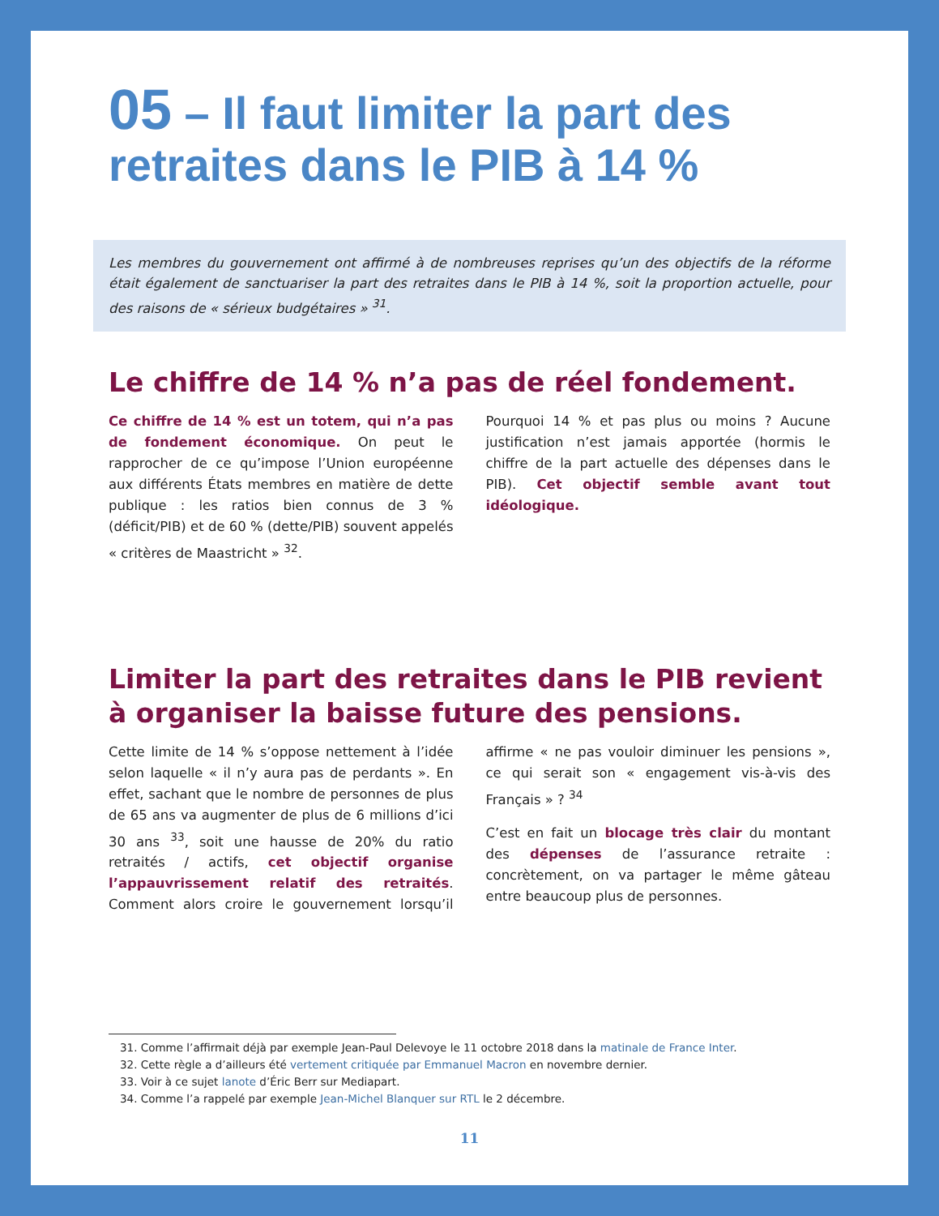05 – Il faut limiter la part des retraites dans le PIB à 14 %
Les membres du gouvernement ont affirmé à de nombreuses reprises qu’un des objectifs de la réforme était également de sanctuariser la part des retraites dans le PIB à 14 %, soit la proportion actuelle, pour des raisons de « sérieux budgétaires » <sup>31</sup>.
Le chiffre de 14 % n’a pas de réel fondement.
Ce chiffre de 14 % est un totem, qui n’a pas de fondement économique. On peut le rapprocher de ce qu’impose l’Union européenne aux différents États membres en matière de dette publique : les ratios bien connus de 3 % (déficit/PIB) et de 60 % (dette/PIB) souvent appelés « critères de Maastricht » <sup>32</sup>.
Pourquoi 14 % et pas plus ou moins ? Aucune justification n’est jamais apportée (hormis le chiffre de la part actuelle des dépenses dans le PIB). Cet objectif semble avant tout idéologique.
Limiter la part des retraites dans le PIB revient à organiser la baisse future des pensions.
Cette limite de 14 % s’oppose nettement à l’idée selon laquelle « il n’y aura pas de perdants ». En effet, sachant que le nombre de personnes de plus de 65 ans va augmenter de plus de 6 millions d’ici 30 ans <sup>33</sup>, soit une hausse de 20% du ratio retraités / actifs, cet objectif organise l’appauvrissement relatif des retraités. Comment alors croire le gouvernement lorsqu’il affirme « ne pas vouloir diminuer les pensions », ce qui serait son « engagement vis-à-vis des Français » ? <sup>34</sup>
C’est en fait un blocage très clair du montant des dépenses de l’assurance retraite : concrètement, on va partager le même gâteau entre beaucoup plus de personnes.
31. Comme l’affirmait déjà par exemple Jean-Paul Delevoye le 11 octobre 2018 dans la matinale de France Inter.
32. Cette règle a d’ailleurs été vertement critiquée par Emmanuel Macron en novembre dernier.
33. Voir à ce sujet lanote d’Éric Berr sur Mediapart.
34. Comme l’a rappelé par exemple Jean-Michel Blanquer sur RTL le 2 décembre.
11